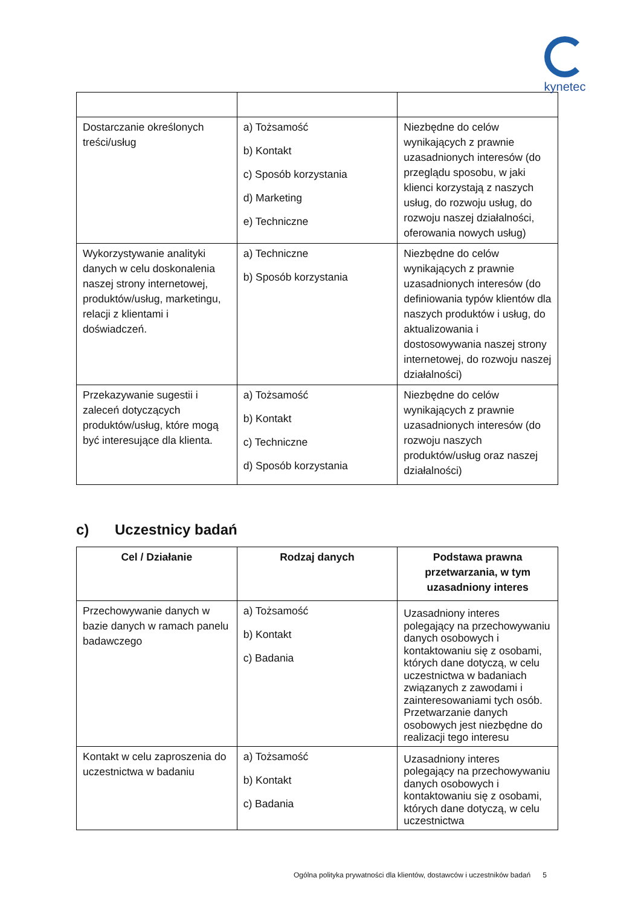kynetec
| Dostarczanie określonych treści/usług | a) Tożsamość b) Kontakt c) Sposób korzystania d) Marketing e) Techniczne | Niezbędne do celów wynikających z prawnie uzasadnionych interesów (do przeglądu sposobu, w jaki klienci korzystają z naszych usług, do rozwoju usług, do rozwoju naszej działalności, oferowania nowych usług) |
| Wykorzystywanie analityki danych w celu doskonalenia naszej strony internetowej, produktów/usług, marketingu, relacji z klientami i doświadczeń. | a) Techniczne b) Sposób korzystania | Niezbędne do celów wynikających z prawnie uzasadnionych interesów (do definiowania typów klientów dla naszych produktów i usług, do aktualizowania i dostosowywania naszej strony internetowej, do rozwoju naszej działalności) |
| Przekazywanie sugestii i zaleceń dotyczących produktów/usług, które mogą być interesujące dla klienta. | a) Tożsamość b) Kontakt c) Techniczne d) Sposób korzystania | Niezbędne do celów wynikających z prawnie uzasadnionych interesów (do rozwoju naszych produktów/usług oraz naszej działalności) |
c) Uczestnicy badań
| Cel / Działanie | Rodzaj danych | Podstawa prawna przetwarzania, w tym uzasadniony interes |
| --- | --- | --- |
| Przechowywanie danych w bazie danych w ramach panelu badawczego | a) Tożsamość b) Kontakt c) Badania | Uzasadniony interes polegający na przechowywaniu danych osobowych i kontaktowaniu się z osobami, których dane dotyczą, w celu uczestnictwa w badaniach związanych z zawodami i zainteresowaniami tych osób. Przetwarzanie danych osobowych jest niezbędne do realizacji tego interesu |
| Kontakt w celu zaproszenia do uczestnictwa w badaniu | a) Tożsamość b) Kontakt c) Badania | Uzasadniony interes polegający na przechowywaniu danych osobowych i kontaktowaniu się z osobami, których dane dotyczą, w celu uczestnictwa |
Ogólna polityka prywatności dla klientów, dostawców i uczestników badań 5